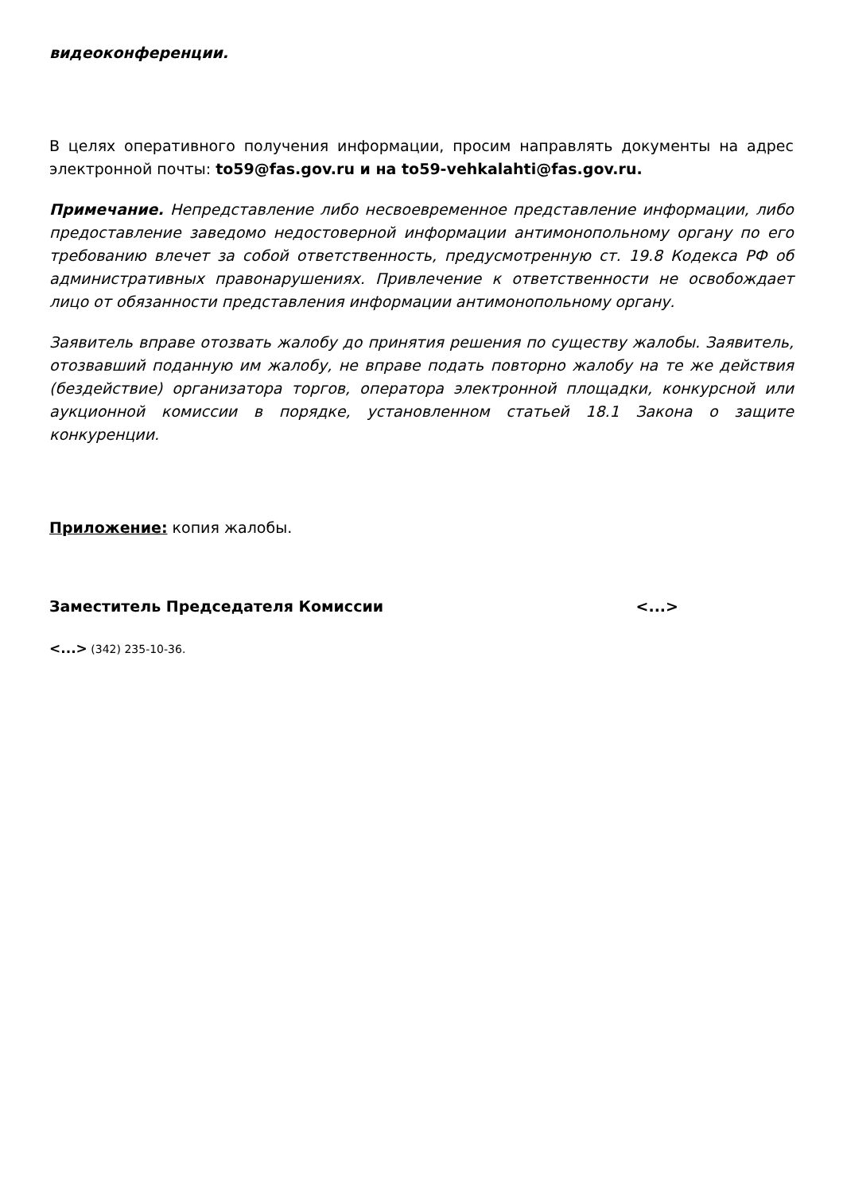видеоконференции.
В целях оперативного получения информации, просим направлять документы на адрес электронной почты: to59@fas.gov.ru и на to59-vehkalahti@fas.gov.ru.
Примечание. Непредставление либо несвоевременное представление информации, либо предоставление заведомо недостоверной информации антимонопольному органу по его требованию влечет за собой ответственность, предусмотренную ст. 19.8 Кодекса РФ об административных правонарушениях. Привлечение к ответственности не освобождает лицо от обязанности представления информации антимонопольному органу.
Заявитель вправе отозвать жалобу до принятия решения по существу жалобы. Заявитель, отозвавший поданную им жалобу, не вправе подать повторно жалобу на те же действия (бездействие) организатора торгов, оператора электронной площадки, конкурсной или аукционной комиссии в порядке, установленном статьей 18.1 Закона о защите конкуренции.
Приложение: копия жалобы.
Заместитель Председателя Комиссии <...>
<...> (342) 235-10-36.